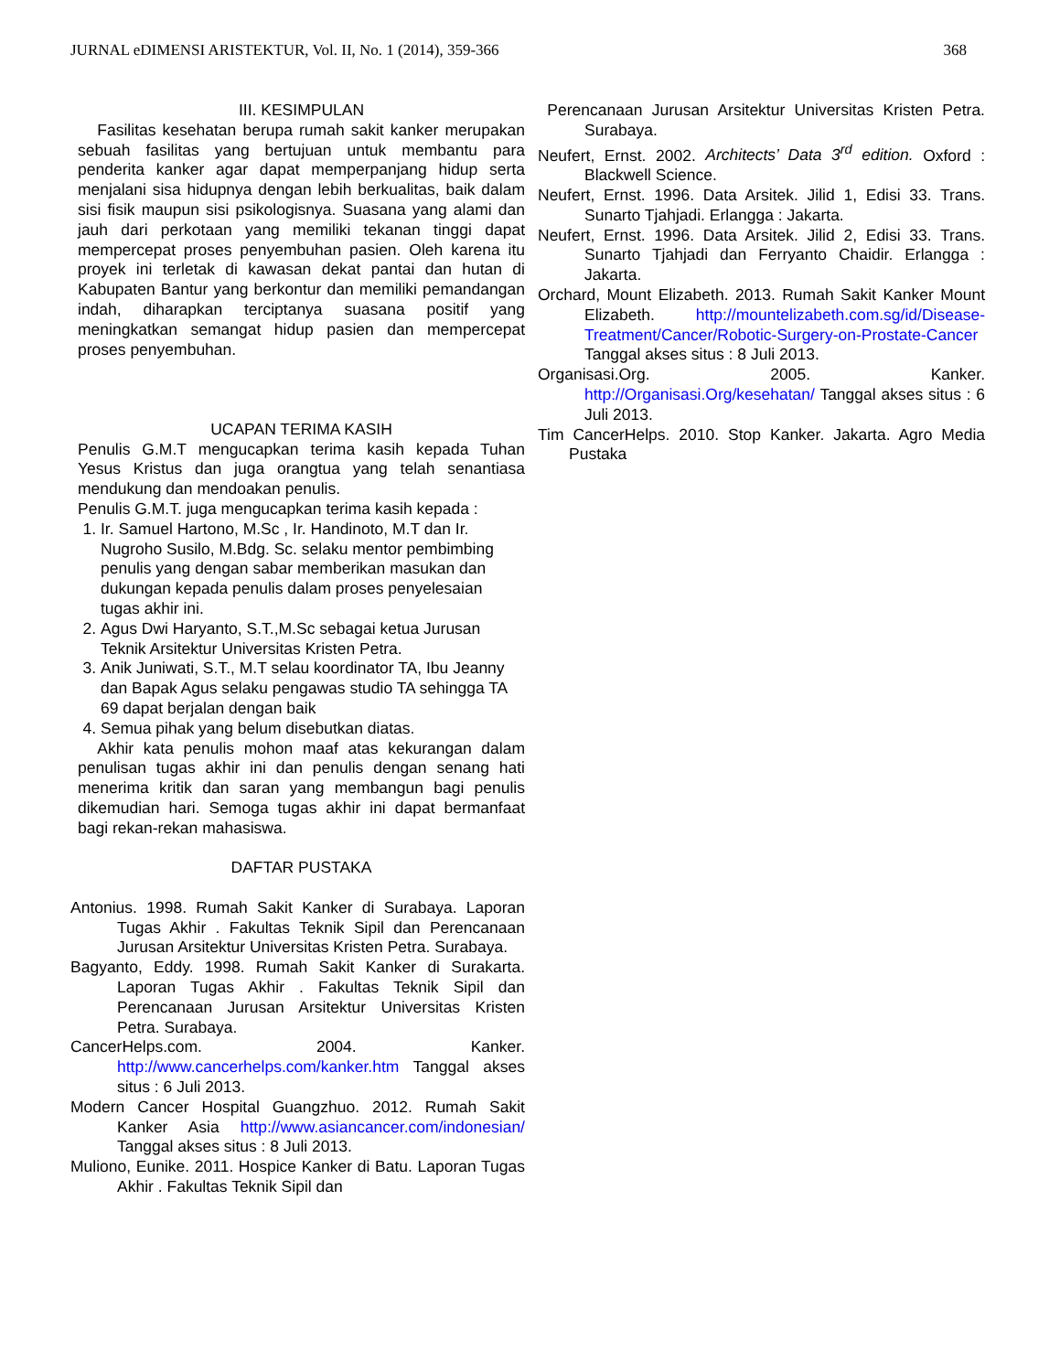JURNAL eDIMENSI ARISTEKTUR, Vol. II, No. 1 (2014), 359-366 368
III. KESIMPULAN
Fasilitas kesehatan berupa rumah sakit kanker merupakan sebuah fasilitas yang bertujuan untuk membantu para penderita kanker agar dapat memperpanjang hidup serta menjalani sisa hidupnya dengan lebih berkualitas, baik dalam sisi fisik maupun sisi psikologisnya. Suasana yang alami dan jauh dari perkotaan yang memiliki tekanan tinggi dapat mempercepat proses penyembuhan pasien. Oleh karena itu proyek ini terletak di kawasan dekat pantai dan hutan di Kabupaten Bantur yang berkontur dan memiliki pemandangan indah, diharapkan terciptanya suasana positif yang meningkatkan semangat hidup pasien dan mempercepat proses penyembuhan.
UCAPAN TERIMA KASIH
Penulis G.M.T mengucapkan terima kasih kepada Tuhan Yesus Kristus dan juga orangtua yang telah senantiasa mendukung dan mendoakan penulis.
Penulis G.M.T. juga mengucapkan terima kasih kepada :
1. Ir. Samuel Hartono, M.Sc , Ir. Handinoto, M.T dan Ir. Nugroho Susilo, M.Bdg. Sc. selaku mentor pembimbing penulis yang dengan sabar memberikan masukan dan dukungan kepada penulis dalam proses penyelesaian tugas akhir ini.
2. Agus Dwi Haryanto, S.T.,M.Sc sebagai ketua Jurusan Teknik Arsitektur Universitas Kristen Petra.
3. Anik Juniwati, S.T., M.T selau koordinator TA, Ibu Jeanny dan Bapak Agus selaku pengawas studio TA sehingga TA 69 dapat berjalan dengan baik
4. Semua pihak yang belum disebutkan diatas.
Akhir kata penulis mohon maaf atas kekurangan dalam penulisan tugas akhir ini dan penulis dengan senang hati menerima kritik dan saran yang membangun bagi penulis dikemudian hari. Semoga tugas akhir ini dapat bermanfaat bagi rekan-rekan mahasiswa.
DAFTAR PUSTAKA
Antonius. 1998. Rumah Sakit Kanker di Surabaya. Laporan Tugas Akhir . Fakultas Teknik Sipil dan Perencanaan Jurusan Arsitektur Universitas Kristen Petra. Surabaya.
Bagyanto, Eddy. 1998. Rumah Sakit Kanker di Surakarta. Laporan Tugas Akhir . Fakultas Teknik Sipil dan Perencanaan Jurusan Arsitektur Universitas Kristen Petra. Surabaya.
CancerHelps.com. 2004. Kanker. http://www.cancerhelps.com/kanker.htm Tanggal akses situs : 6 Juli 2013.
Modern Cancer Hospital Guangzhuo. 2012. Rumah Sakit Kanker Asia http://www.asiancancer.com/indonesian/ Tanggal akses situs : 8 Juli 2013.
Muliono, Eunike. 2011. Hospice Kanker di Batu. Laporan Tugas Akhir . Fakultas Teknik Sipil dan
Perencanaan Jurusan Arsitektur Universitas Kristen Petra. Surabaya.
Neufert, Ernst. 2002. Architects’ Data 3<sup>rd</sup> edition. Oxford : Blackwell Science.
Neufert, Ernst. 1996. Data Arsitek. Jilid 1, Edisi 33. Trans. Sunarto Tjahjadi. Erlangga : Jakarta.
Neufert, Ernst. 1996. Data Arsitek. Jilid 2, Edisi 33. Trans. Sunarto Tjahjadi dan Ferryanto Chaidir. Erlangga : Jakarta.
Orchard, Mount Elizabeth. 2013. Rumah Sakit Kanker Mount Elizabeth. http://mountelizabeth.com.sg/id/Disease-Treatment/Cancer/Robotic-Surgery-on-Prostate-Cancer Tanggal akses situs : 8 Juli 2013.
Organisasi.Org. 2005. Kanker. http://Organisasi.Org/kesehatan/ Tanggal akses situs : 6 Juli 2013.
Tim CancerHelps. 2010. Stop Kanker. Jakarta. Agro Media Pustaka